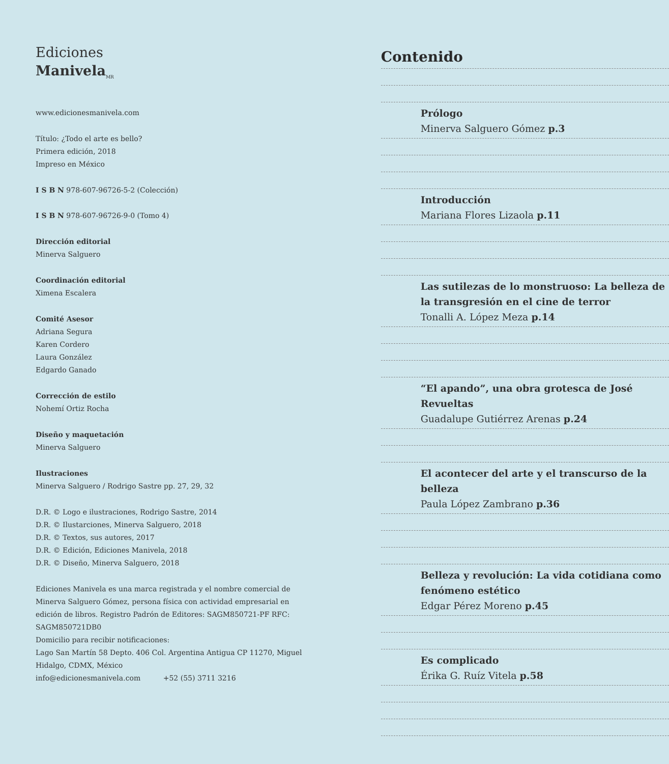Ediciones
Manivela<sub>MR</sub>
www.edicionesmanivela.com
Título: ¿Todo el arte es bello?
Primera edición, 2018
Impreso en México
I S B N 978-607-96726-5-2 (Colección)
I S B N 978-607-96726-9-0 (Tomo 4)
Dirección editorial
Minerva Salguero
Coordinación editorial
Ximena Escalera
Comité Asesor
Adriana Segura
Karen Cordero
Laura González
Edgardo Ganado
Corrección de estilo
Nohemí Ortiz Rocha
Diseño y maquetación
Minerva Salguero
Ilustraciones
Minerva Salguero / Rodrigo Sastre pp. 27, 29, 32
D.R. © Logo e ilustraciones, Rodrigo Sastre, 2014
D.R. © Ilustarciones, Minerva Salguero, 2018
D.R. © Textos, sus autores, 2017
D.R. © Edición, Ediciones Manivela, 2018
D.R. © Diseño, Minerva Salguero, 2018
Ediciones Manivela es una marca registrada y el nombre comercial de Minerva Salguero Gómez, persona física con actividad empresarial en edición de libros. Registro Padrón de Editores: SAGM850721-PF RFC: SAGM850721DB0
Domicilio para recibir notificaciones:
Lago San Martín 58 Depto. 406 Col. Argentina Antigua CP 11270, Miguel Hidalgo, CDMX, México
info@edicionesmanivela.com +52 (55) 3711 3216
Contenido
Prólogo
Minerva Salguero Gómez p.3
Introducción
Mariana Flores Lizaola p.11
Las sutilezas de lo monstruoso: La belleza de la transgresión en el cine de terror
Tonalli A. López Meza p.14
“El apando”, una obra grotesca de José Revueltas
Guadalupe Gutiérrez Arenas p.24
El acontecer del arte y el transcurso de la belleza
Paula López Zambrano p.36
Belleza y revolución: La vida cotidiana como fenómeno estético
Edgar Pérez Moreno p.45
Es complicado
Érika G. Ruíz Vitela p.58